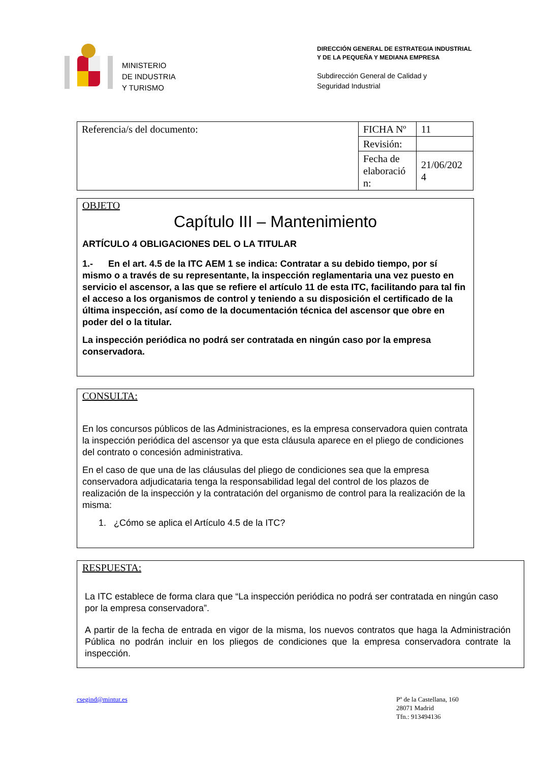MINISTERIO
DE INDUSTRIA
Y TURISMO
DIRECCIÓN GENERAL DE ESTRATEGIA INDUSTRIAL
Y DE LA PEQUEÑA Y MEDIANA EMPRESA
Subdirección General de Calidad y
Seguridad Industrial
| Referencia/s del documento: | FICHA Nº | 11 |
| | Revisión: | |
| | Fecha de elaboració n: | 21/06/202 4 |
OBJETO
Capítulo III – Mantenimiento
ARTÍCULO 4 OBLIGACIONES DEL O LA TITULAR
1.- En el art. 4.5 de la ITC AEM 1 se indica: Contratar a su debido tiempo, por sí mismo o a través de su representante, la inspección reglamentaria una vez puesto en servicio el ascensor, a las que se refiere el artículo 11 de esta ITC, facilitando para tal fin el acceso a los organismos de control y teniendo a su disposición el certificado de la última inspección, así como de la documentación técnica del ascensor que obre en poder del o la titular.
La inspección periódica no podrá ser contratada en ningún caso por la empresa conservadora.
CONSULTA:
En los concursos públicos de las Administraciones, es la empresa conservadora quien contrata la inspección periódica del ascensor ya que esta cláusula aparece en el pliego de condiciones del contrato o concesión administrativa.
En el caso de que una de las cláusulas del pliego de condiciones sea que la empresa conservadora adjudicataria tenga la responsabilidad legal del control de los plazos de realización de la inspección y la contratación del organismo de control para la realización de la misma:
1. ¿Cómo se aplica el Artículo 4.5 de la ITC?
RESPUESTA:
La ITC establece de forma clara que “La inspección periódica no podrá ser contratada en ningún caso por la empresa conservadora”.
A partir de la fecha de entrada en vigor de la misma, los nuevos contratos que haga la Administración Pública no podrán incluir en los pliegos de condiciones que la empresa conservadora contrate la inspección.
csegind@mintur.es
Pº de la Castellana, 160
28071 Madrid
Tfn.: 913494136